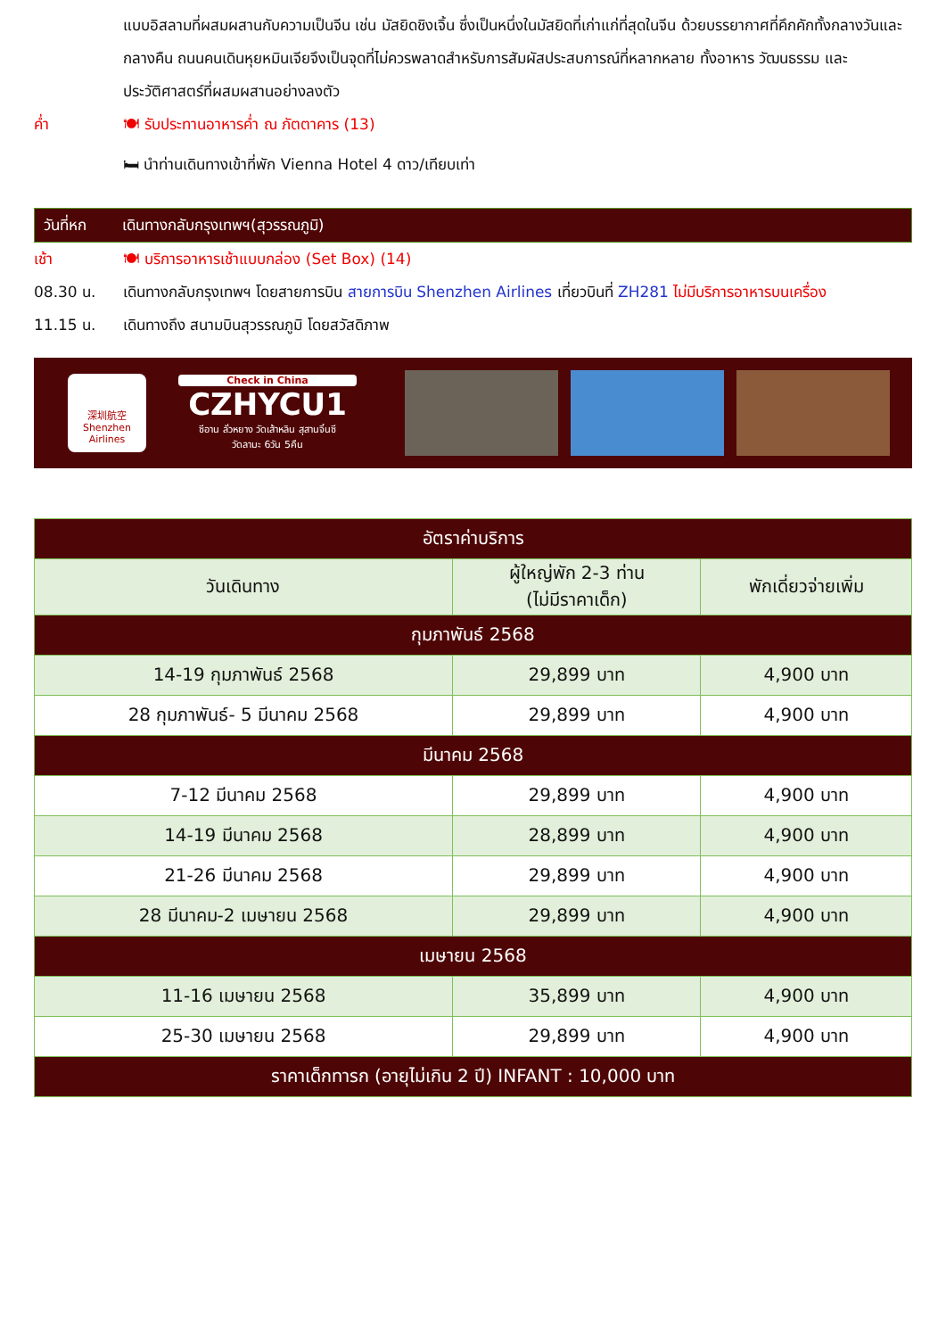แบบอิสลามที่ผสมผสานกับความเป็นจีน เช่น มัสยิดชิงเจิ้น ซึ่งเป็นหนึ่งในมัสยิดที่เก่าแก่ที่สุดในจีน ด้วยบรรยากาศที่คึกคักทั้งกลางวันและกลางคืน ถนนคนเดินหุยหมินเจียจึงเป็นจุดที่ไม่ควรพลาดสำหรับการสัมผัสประสบการณ์ที่หลากหลาย ทั้งอาหาร วัฒนธรรม และประวัติศาสตร์ที่ผสมผสานอย่างลงตัว
ค่ำ 🍽 รับประทานอาหารค่ำ ณ ภัตตาคาร (13)
🛏 นำท่านเดินทางเข้าที่พัก Vienna Hotel 4 ดาว/เทียบเท่า
วันที่หก เดินทางกลับกรุงเทพฯ(สุวรรณภูมิ)
เช้า 🍽 บริการอาหารเช้าแบบกล่อง (Set Box) (14)
08.30 น. เดินทางกลับกรุงเทพฯ โดยสายการบิน สายการบิน Shenzhen Airlines เที่ยวบินที่ ZH281 ไม่มีบริการอาหารบนเครื่อง
11.15 น. เดินทางถึง สนามบินสุวรรณภูมิ โดยสวัสดิภาพ
深圳航空
Shenzhen Airlines
Check in China
CZHYCU1
ซีอาน ลั่วหยาง วัดเส้าหลิน สุสานจิ๋นซี
วัดลามะ 6วัน 5คืน
| อัตราค่าบริการ | | |
| --- | --- | --- |
| วันเดินทาง | ผู้ใหญ่พัก 2-3 ท่าน (ไม่มีราคาเด็ก) | พักเดี่ยวจ่ายเพิ่ม |
| กุมภาพันธ์ 2568 | | |
| 14-19 กุมภาพันธ์ 2568 | 29,899 บาท | 4,900 บาท |
| 28 กุมภาพันธ์- 5 มีนาคม 2568 | 29,899 บาท | 4,900 บาท |
| มีนาคม 2568 | | |
| 7-12 มีนาคม 2568 | 29,899 บาท | 4,900 บาท |
| 14-19 มีนาคม 2568 | 28,899 บาท | 4,900 บาท |
| 21-26 มีนาคม 2568 | 29,899 บาท | 4,900 บาท |
| 28 มีนาคม-2 เมษายน 2568 | 29,899 บาท | 4,900 บาท |
| เมษายน 2568 | | |
| 11-16 เมษายน 2568 | 35,899 บาท | 4,900 บาท |
| 25-30 เมษายน 2568 | 29,899 บาท | 4,900 บาท |
| ราคาเด็กทารก (อายุไม่เกิน 2 ปี) INFANT : 10,000 บาท | | |